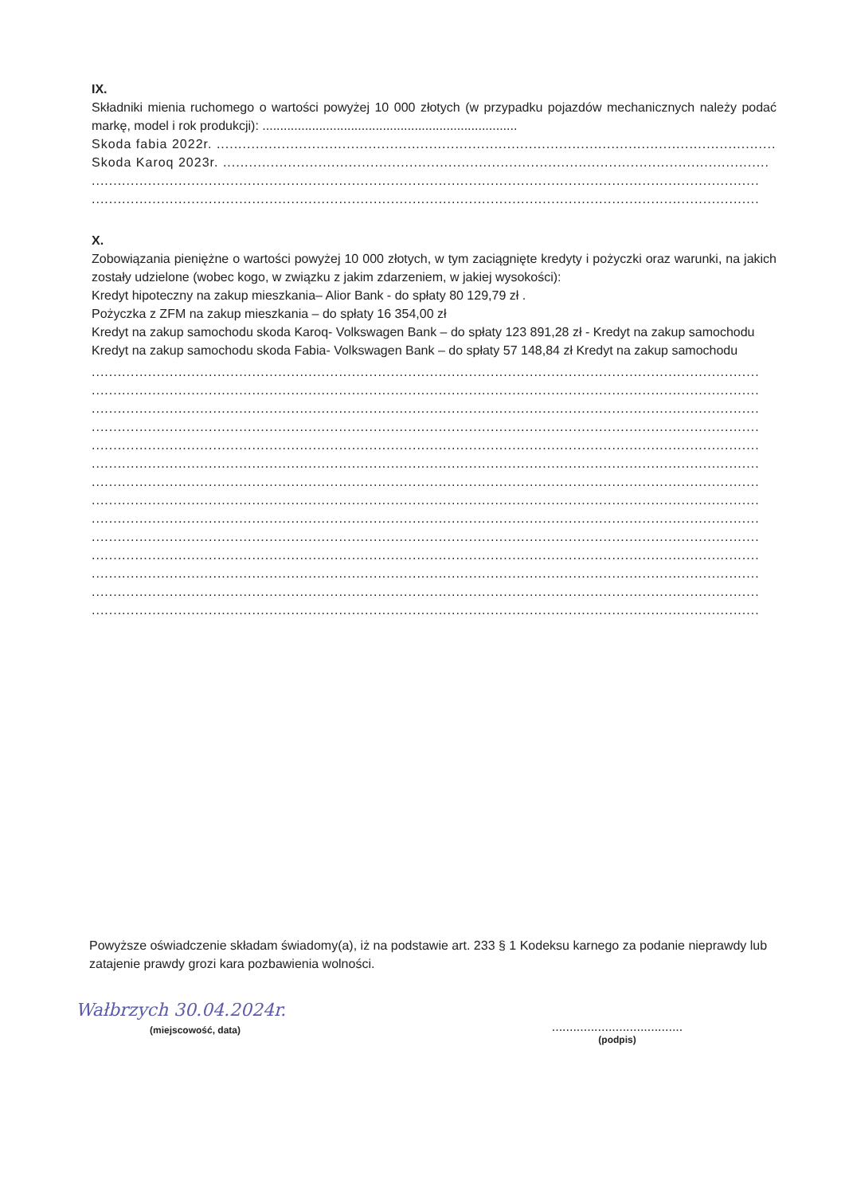IX.
Składniki mienia ruchomego o wartości powyżej 10 000 złotych (w przypadku pojazdów mechanicznych należy podać markę, model i rok produkcji): ........................................................................
Skoda fabia 2022r. ..................................................................................................................................
Skoda Karoq 2023r. ..............................................................................................................................
..........................................................................................................................................................
..........................................................................................................................................................
X.
Zobowiązania pieniężne o wartości powyżej 10 000 złotych, w tym zaciągnięte kredyty i pożyczki oraz warunki, na jakich zostały udzielone (wobec kogo, w związku z jakim zdarzeniem, w jakiej wysokości):
Kredyt hipoteczny na zakup mieszkania– Alior Bank - do spłaty 80 129,79 zł .
Pożyczka z ZFM na zakup mieszkania – do spłaty 16 354,00 zł
Kredyt na zakup samochodu skoda Karoq- Volkswagen Bank – do spłaty 123 891,28 zł - Kredyt na zakup samochodu
Kredyt na zakup samochodu skoda Fabia- Volkswagen Bank – do spłaty 57 148,84 zł Kredyt na zakup samochodu
..........................................................................................................................................................
..........................................................................................................................................................
..........................................................................................................................................................
..........................................................................................................................................................
..........................................................................................................................................................
..........................................................................................................................................................
..........................................................................................................................................................
..........................................................................................................................................................
..........................................................................................................................................................
..........................................................................................................................................................
..........................................................................................................................................................
..........................................................................................................................................................
..........................................................................................................................................................
..........................................................................................................................................................
Powyższe oświadczenie składam świadomy(a), iż na podstawie art. 233 § 1 Kodeksu karnego za podanie nieprawdy lub zatajenie prawdy grozi kara pozbawienia wolności.
Wałbrzych 30.04.2024r.
(miejscowość, data)
.....................................
(podpis)